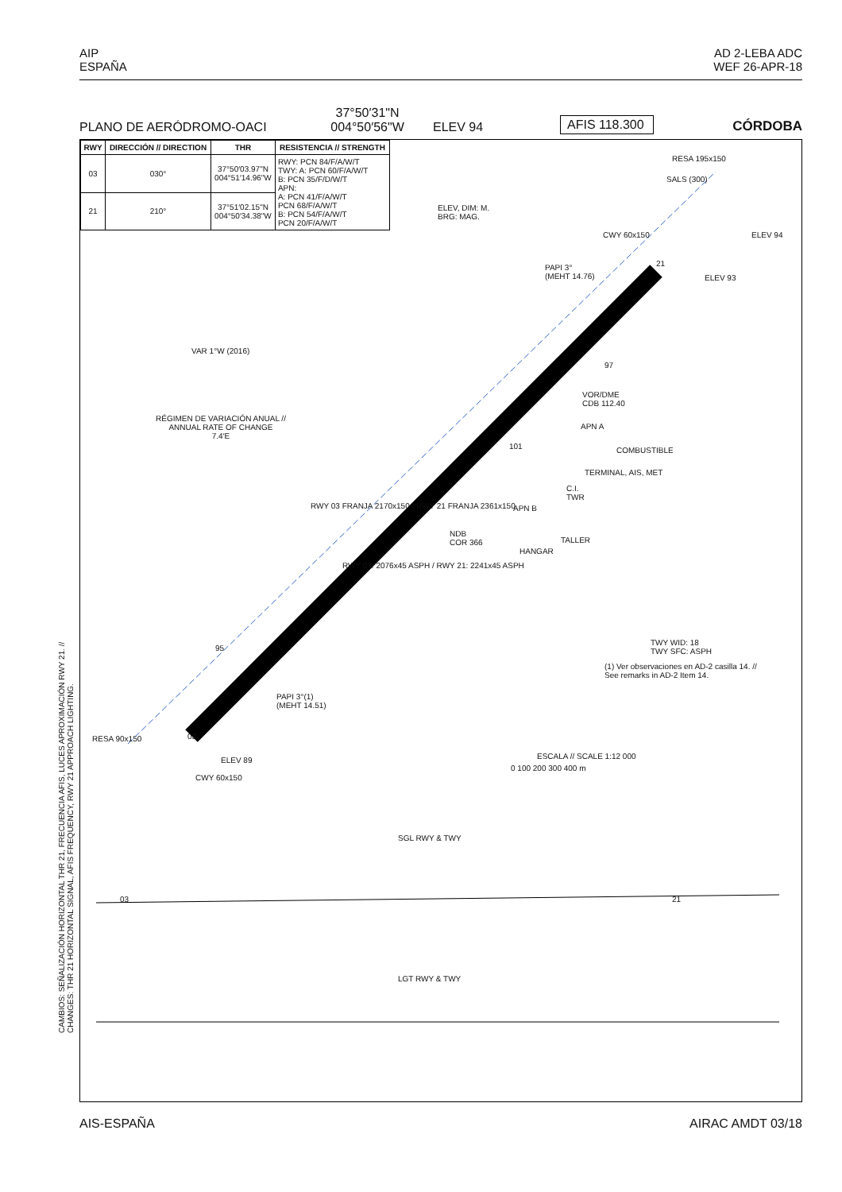AIP
ESPAÑA
AD 2-LEBA ADC
WEF 26-APR-18
PLANO DE AERÓDROMO-OACI
37°50′31"N
004°50′56"W
ELEV 94
AFIS 118.300
CÓRDOBA
| RWY | DIRECCIÓN // DIRECTION | THR | RESISTENCIA // STRENGTH |
| --- | --- | --- | --- |
| 03 | 030° | 37°50′03.97"N 004°51′14.96"W | RWY: PCN 84/F/A/W/T TWY: A: PCN 60/F/A/W/T B: PCN 35/F/D/W/T APN: A: PCN 41/F/A/W/T PCN 68/F/A/W/T B: PCN 54/F/A/W/T PCN 20/F/A/W/T |
| 21 | 210° | 37°51′02.15"N 004°50′34.38"W | |
ELEV, DIM: M.
BRG: MAG.
RESA 195x150
SALS (300)
CWY 60x150 ELEV 94
PAPI 3°
(MEHT 14.76)
ELEV 93
RÉGIMEN DE VARIACIÓN ANUAL //
ANNUAL RATE OF CHANGE
7.4′E
VAR 1°W (2016)
VOR/DME
CDB 112.40
APN A
COMBUSTIBLE
TERMINAL, AIS, MET
C.I.
TWR
APN B
NDB
COR 366
TALLER
HANGAR
101
97
95
RWY 03 FRANJA 2170x150 / RWY 21 FRANJA 2361x150
RWY 03: 2076x45 ASPH / RWY 21: 2241x45 ASPH
TWY WID: 18
TWY SFC: ASPH
(1) Ver observaciones en AD-2 casilla 14. //
See remarks in AD-2 Item 14.
PAPI 3°(1)
(MEHT 14.51)
RESA 90x150 03
21
ELEV 89
CWY 60x150
ESCALA // SCALE 1:12 000
0 100 200 300 400 m
SGL RWY & TWY
03 21
LGT RWY & TWY
AIS-ESPAÑA AIRAC AMDT 03/18
CAMBIOS: SEÑALIZACIÓN HORIZONTAL THR 21, FRECUENCIA AFIS, LUCES APROXIMACIÓN RWY 21. //
CHANGES: THR 21 HORIZONTAL SIGNAL, AFIS FREQUENCY, RWY 21 APPROACH LIGHTING.